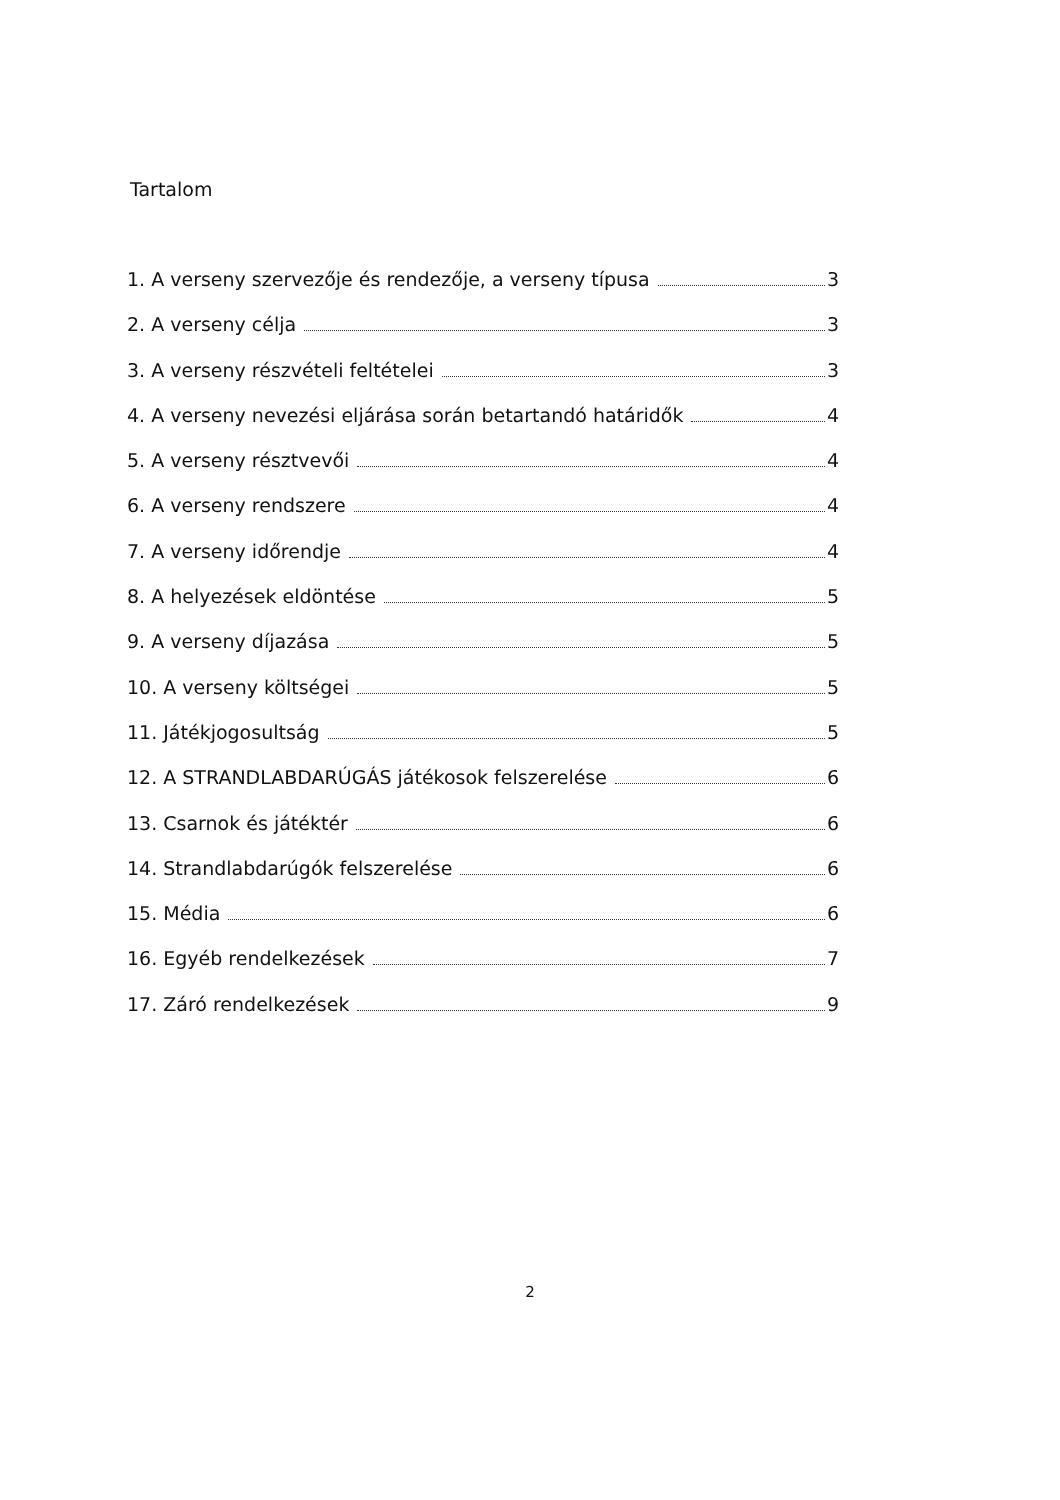Tartalom
1. A verseny szervezője és rendezője, a verseny típusa 3
2. A verseny célja 3
3. A verseny részvételi feltételei 3
4. A verseny nevezési eljárása során betartandó határidők 4
5. A verseny résztvevői 4
6. A verseny rendszere 4
7. A verseny időrendje 4
8. A helyezések eldöntése 5
9. A verseny díjazása 5
10. A verseny költségei 5
11. Játékjogosultság 5
12. A STRANDLABDARÚGÁS játékosok felszerelése 6
13. Csarnok és játéktér 6
14. Strandlabdarúgók felszerelése 6
15. Média 6
16. Egyéb rendelkezések 7
17. Záró rendelkezések 9
2